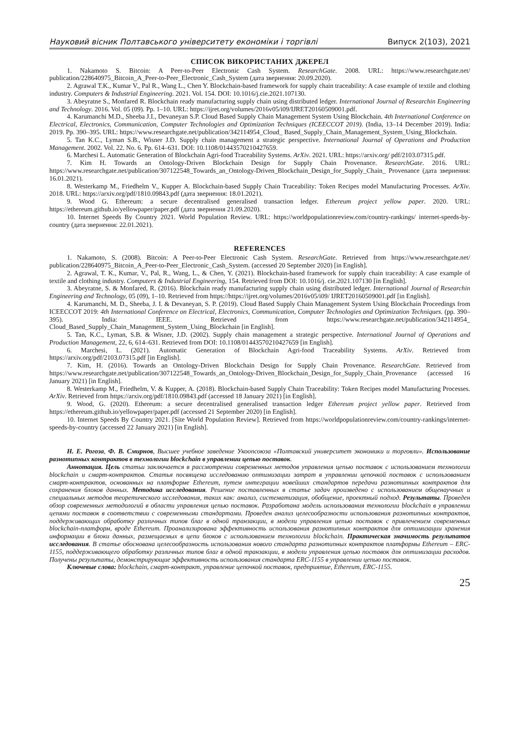Науковий вісник Полтавського університету економіки і торгівлі Випуск 2(103), 2021
СПИСОК ВИКОРИСТАНИХ ДЖЕРЕЛ
1. Nakamoto S. Bitcoin: A Peer-to-Peer Electronic Cash System. ResearchGate. 2008. URL: https://www.researchgate.net/ publication/228640975_Bitcoin_A_Peer-to-Peer_Electronic_Cash_System (дата звернення: 20.09.2020).
2. Agrawal T.K., Kumar V., Pal R., Wang L., Chen Y. Blockchain-based framework for supply chain traceability: A case example of textile and clothing industry. Computers & Industrial Engineering. 2021. Vol. 154. DOI: 10.1016/j.cie.2021.107130.
3. Abeyratne S., Monfared R. Blockchain ready manufacturing supply chain using distributed ledger. International Journal of Researchin Engineering and Technology. 2016. Vol. 05 (09). Pp. 1–10. URL: https://ijret.org/volumes/2016v05/i09/IJRET20160509001.pdf.
4. Karumanchi M.D., Sheeba J.I., Devaneyan S.P. Cloud Based Supply Chain Management System Using Blockchain. 4th International Conference on Electrical, Electronics, Communication, Computer Technologies and Optimization Techniques (ICEECCOT 2019). (India, 13–14 December 2019). India: 2019. Pp. 390–395. URL: https://www.researchgate.net/publication/342114954_Cloud_ Based_Supply_Chain_Management_System_Using_Blockchain.
5. Tan K.C., Lyman S.B., Wisner J.D. Supply chain management a strategic perspective. International Journal of Operations and Production Management. 2002. Vol. 22. No. 6. Pp. 614–631. DOI: 10.1108/01443570210427659.
6. Marchesi L. Automatic Generation of Blockchain Agri-food Traceability Systems. ArXiv. 2021. URL: https://arxiv.org/ pdf/2103.07315.pdf.
7. Kim H. Towards an Ontology-Driven Blockchain Design for Supply Chain Provenance. ResearchGate. 2016. URL: https://www.researchgate.net/publication/307122548_Towards_an_Ontology-Driven_Blockchain_Design_for_Supply_Chain_ Provenance (дата звернення: 16.01.2021).
8. Westerkamp M., Friedhelm V., Kupper A. Blockchain-based Supply Chain Traceability: Token Recipes model Manufacturing Processes. ArXiv. 2018. URL: https://arxiv.org/pdf/1810.09843.pdf (дата звернення: 18.01.2021).
9. Wood G. Ethereum: a secure decentralised generalised transaction ledger. Ethereum project yellow paper. 2020. URL: https://ethereum.github.io/yellowpaper/paper.pdf (дата звернення 21.09.2020).
10. Internet Speeds By Country 2021. World Population Review. URL: https://worldpopulationreview.com/country-rankings/ internet-speeds-by-country (дата звернення: 22.01.2021).
REFERENCES
1. Nakamoto, S. (2008). Bitcoin: A Peer-to-Peer Electronic Cash System. ResearchGate. Retrieved from https://www.researchgate.net/ publication/228640975_Bitcoin_A_Peer-to-Peer_Electronic_Cash_System. (accessed 20 September 2020) [in English].
2. Agrawal, T. K., Kumar, V., Pal, R., Wang, L., & Chen, Y. (2021). Blockchain-based framework for supply chain traceability: A case example of textile and clothing industry. Computers & Industrial Engineering, 154. Retrieved from DOI: 10.1016/j. cie.2021.107130 [in English].
3. Abeyratne, S. & Monfared, R. (2016). Blockchain ready manufacturing supply chain using distributed ledger. International Journal of Researchin Engineering and Technology, 05 (09), 1–10. Retrieved from https://https://ijret.org/volumes/2016v05/i09/ IJRET20160509001.pdf [in English].
4. Karumanchi, M. D., Sheeba, J. I. & Devaneyan, S. P. (2019). Cloud Based Supply Chain Management System Using Blockchain Proceedings from ICEECCOT 2019: 4th International Conference on Electrical, Electronics, Communication, Computer Technologies and Optimization Techniques. (pp. 390–395). India: IEEE. Retrieved from https://www.researchgate.net/publication/342114954_ Cloud_Based_Supply_Chain_Management_System_Using_Blockchain [in English].
5. Tan, K.C., Lyman, S.B. & Wisner, J.D. (2002). Supply chain management a strategic perspective. International Journal of Operations and Production Management, 22, 6, 614–631. Retrieved from DOI: 10.1108/01443570210427659 [in English].
6. Marchesi, L. (2021). Automatic Generation of Blockchain Agri-food Traceability Systems. ArXiv. Retrieved from https://arxiv.org/pdf/2103.07315.pdf [in English].
7. Kim, H. (2016). Towards an Ontology-Driven Blockchain Design for Supply Chain Provenance. ResearchGate. Retrieved from https://www.researchgate.net/publication/307122548_Towards_an_Ontology-Driven_Blockchain_Design_for_Supply_Chain_Provenance (accessed 16 January 2021) [in English].
8. Westerkamp M., Friedhelm, V. & Kupper, A. (2018). Blockchain-based Supply Chain Traceability: Token Recipes model Manufacturing Processes. ArXiv. Retrieved from https://arxiv.org/pdf/1810.09843.pdf (accessed 18 January 2021) [in English].
9. Wood, G. (2020). Ethereum: a secure decentralised generalised transaction ledger Ethereum project yellow paper. Retrieved from https://ethereum.github.io/yellowpaper/paper.pdf (accessed 21 September 2020) [in English].
10. Internet Speeds By Country 2021. [Site World Population Review]. Retrieved from https://worldpopulationreview.com/country-rankings/internet-speeds-by-country (accessed 22 January 2021) [in English].
Н. Е. Рогоза, Ф. В. Смирнов, Высшее учебное заведение Укоопсоюза «Полтавский университет экономики и торговли». Использование разнотипных контрактов в технологии blockchain в управлении цепью поставок.
Аннотация. Цель статьи заключается в рассмотрении современных методов управления цепью поставок с использованием технологии blockchain и смарт-контрактов. Статья посвящена исследованию оптимизации затрат в управлении цепочкой поставок с использованием смарт-контрактов, основанных на платформе Ethereum, путем интеграции новейших стандартов передачи разнотипных контрактов для сохранения блоков данных. Методика исследования. Решение поставленных в статье задач произведено с использованием общенаучных и специальных методов теоретического исследования, таких как: анализ, систематизация, обобщение, проектный подход. Результаты. Проведен обзор современных методологий в области управления цепью поставок. Разработана модель использования технологии blockchain в управлении цепями поставок в соответствии с современными стандартами. Проведен анализ целесообразности использования разнотипных контрактов, поддерживающих обработку различных типов благ в одной транзакции, в модели управления цепью поставок с привлечением современных blockchain-платформ, вроде Ethereum. Проанализирована эффективность использования разнотипных контрактов для оптимизации хранения информации в блоки данных, размещаемых в цепи блоков с использованием технологии blockchain. Практическая значимость результатов исследования. В статье обоснована целесообразность использования нового стандарта разнотипных контрактов платформы Ethereum – ERC-1155, поддерживающего обработку различных типов благ в одной транзакции, в модели управления цепью поставок для оптимизации расходов. Получены результаты, демонстрирующие эффективность использования стандарта ERC-1155 в управлении цепью поставок.
Ключевые слова: blockchain, смарт-контракт, управление цепочкой поставок, предприятие, Ethereum, ERC-1155.
25